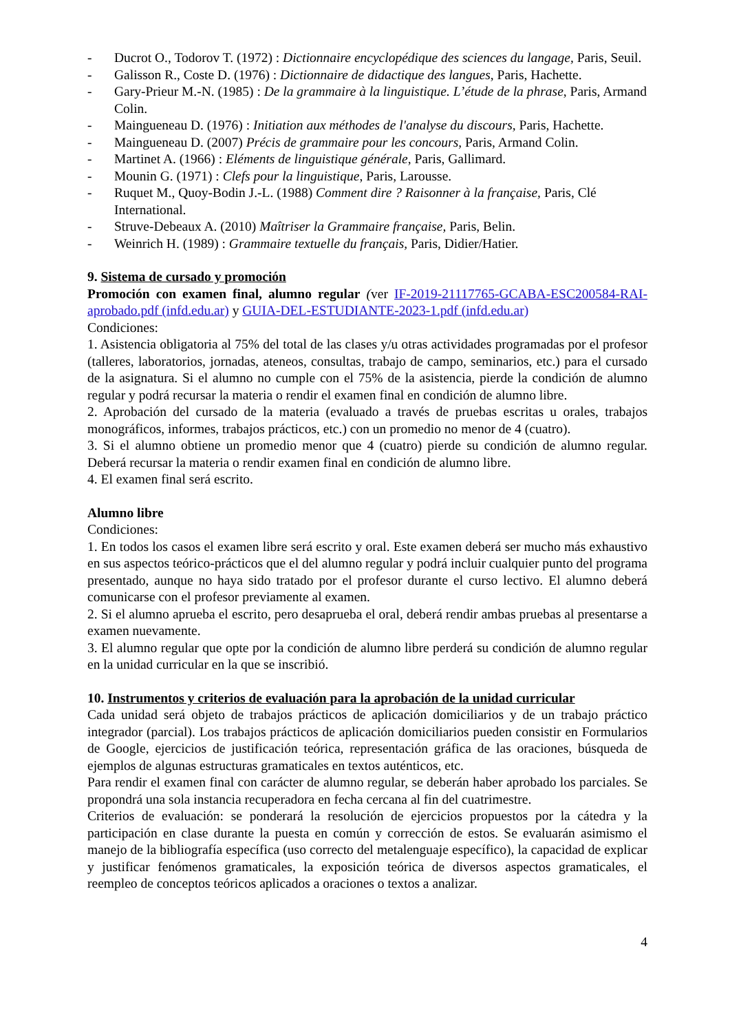- Ducrot O., Todorov T. (1972) : Dictionnaire encyclopédique des sciences du langage, Paris, Seuil.
- Galisson R., Coste D. (1976) : Dictionnaire de didactique des langues, Paris, Hachette.
- Gary-Prieur M.-N. (1985) : De la grammaire à la linguistique. L’étude de la phrase, Paris, Armand Colin.
- Maingueneau D. (1976) : Initiation aux méthodes de l'analyse du discours, Paris, Hachette.
- Maingueneau D. (2007) Précis de grammaire pour les concours, Paris, Armand Colin.
- Martinet A. (1966) : Eléments de linguistique générale, Paris, Gallimard.
- Mounin G. (1971) : Clefs pour la linguistique, Paris, Larousse.
- Ruquet M., Quoy-Bodin J.-L. (1988) Comment dire ? Raisonner à la française, Paris, Clé International.
- Struve-Debeaux A. (2010) Maîtriser la Grammaire française, Paris, Belin.
- Weinrich H. (1989) : Grammaire textuelle du français, Paris, Didier/Hatier.
9. Sistema de cursado y promoción
Promoción con examen final, alumno regular (ver IF-2019-21117765-GCABA-ESC200584-RAI-aprobado.pdf (infd.edu.ar) y GUIA-DEL-ESTUDIANTE-2023-1.pdf (infd.edu.ar)
Condiciones:
1. Asistencia obligatoria al 75% del total de las clases y/u otras actividades programadas por el profesor (talleres, laboratorios, jornadas, ateneos, consultas, trabajo de campo, seminarios, etc.) para el cursado de la asignatura. Si el alumno no cumple con el 75% de la asistencia, pierde la condición de alumno regular y podrá recursar la materia o rendir el examen final en condición de alumno libre.
2. Aprobación del cursado de la materia (evaluado a través de pruebas escritas u orales, trabajos monográficos, informes, trabajos prácticos, etc.) con un promedio no menor de 4 (cuatro).
3. Si el alumno obtiene un promedio menor que 4 (cuatro) pierde su condición de alumno regular. Deberá recursar la materia o rendir examen final en condición de alumno libre.
4. El examen final será escrito.
Alumno libre
Condiciones:
1. En todos los casos el examen libre será escrito y oral. Este examen deberá ser mucho más exhaustivo en sus aspectos teórico-prácticos que el del alumno regular y podrá incluir cualquier punto del programa presentado, aunque no haya sido tratado por el profesor durante el curso lectivo. El alumno deberá comunicarse con el profesor previamente al examen.
2. Si el alumno aprueba el escrito, pero desaprueba el oral, deberá rendir ambas pruebas al presentarse a examen nuevamente.
3. El alumno regular que opte por la condición de alumno libre perderá su condición de alumno regular en la unidad curricular en la que se inscribió.
10. Instrumentos y criterios de evaluación para la aprobación de la unidad curricular
Cada unidad será objeto de trabajos prácticos de aplicación domiciliarios y de un trabajo práctico integrador (parcial). Los trabajos prácticos de aplicación domiciliarios pueden consistir en Formularios de Google, ejercicios de justificación teórica, representación gráfica de las oraciones, búsqueda de ejemplos de algunas estructuras gramaticales en textos auténticos, etc.
Para rendir el examen final con carácter de alumno regular, se deberán haber aprobado los parciales. Se propondrá una sola instancia recuperadora en fecha cercana al fin del cuatrimestre.
Criterios de evaluación: se ponderará la resolución de ejercicios propuestos por la cátedra y la participación en clase durante la puesta en común y corrección de estos. Se evaluarán asimismo el manejo de la bibliografía específica (uso correcto del metalenguaje específico), la capacidad de explicar y justificar fenómenos gramaticales, la exposición teórica de diversos aspectos gramaticales, el reempleo de conceptos teóricos aplicados a oraciones o textos a analizar.
4